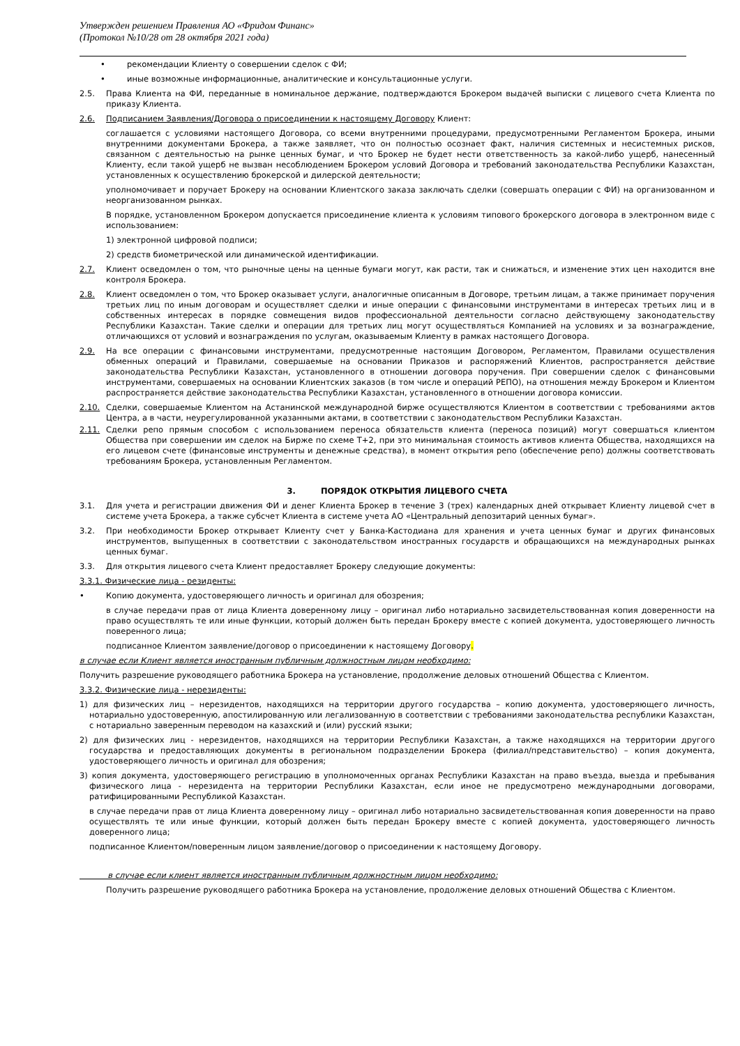Утвержден решением Правления АО «Фридом Финанс»
(Протокол №10/28 от 28 октября 2021 года)
• рекомендации Клиенту о совершении сделок с ФИ;
• иные возможные информационные, аналитические и консультационные услуги.
2.5. Права Клиента на ФИ, переданные в номинальное держание, подтверждаются Брокером выдачей выписки с лицевого счета Клиента по приказу Клиента.
2.6. Подписанием Заявления/Договора о присоединении к настоящему Договору Клиент:
соглашается с условиями настоящего Договора, со всеми внутренними процедурами, предусмотренными Регламентом Брокера, иными внутренними документами Брокера, а также заявляет, что он полностью осознает факт, наличия системных и несистемных рисков, связанном с деятельностью на рынке ценных бумаг, и что Брокер не будет нести ответственность за какой-либо ущерб, нанесенный Клиенту, если такой ущерб не вызван несоблюдением Брокером условий Договора и требований законодательства Республики Казахстан, установленных к осуществлению брокерской и дилерской деятельности;
уполномочивает и поручает Брокеру на основании Клиентского заказа заключать сделки (совершать операции с ФИ) на организованном и неорганизованном рынках.
В порядке, установленном Брокером допускается присоединение клиента к условиям типового брокерского договора в электронном виде с использованием:
1) электронной цифровой подписи;
2) средств биометрической или динамической идентификации.
2.7. Клиент осведомлен о том, что рыночные цены на ценные бумаги могут, как расти, так и снижаться, и изменение этих цен находится вне контроля Брокера.
2.8. Клиент осведомлен о том, что Брокер оказывает услуги, аналогичные описанным в Договоре, третьим лицам, а также принимает поручения третьих лиц по иным договорам и осуществляет сделки и иные операции с финансовыми инструментами в интересах третьих лиц и в собственных интересах в порядке совмещения видов профессиональной деятельности согласно действующему законодательству Республики Казахстан. Такие сделки и операции для третьих лиц могут осуществляться Компанией на условиях и за вознаграждение, отличающихся от условий и вознаграждения по услугам, оказываемым Клиенту в рамках настоящего Договора.
2.9. На все операции с финансовыми инструментами, предусмотренные настоящим Договором, Регламентом, Правилами осуществления обменных операций и Правилами, совершаемые на основании Приказов и распоряжений Клиентов, распространяется действие законодательства Республики Казахстан, установленного в отношении договора поручения. При совершении сделок с финансовыми инструментами, совершаемых на основании Клиентских заказов (в том числе и операций РЕПО), на отношения между Брокером и Клиентом распространяется действие законодательства Республики Казахстан, установленного в отношении договора комиссии.
2.10. Сделки, совершаемые Клиентом на Астанинской международной бирже осуществляются Клиентом в соответствии с требованиями актов Центра, а в части, неурегулированной указанными актами, в соответствии с законодательством Республики Казахстан.
2.11. Сделки репо прямым способом с использованием переноса обязательств клиента (переноса позиций) могут совершаться клиентом Общества при совершении им сделок на Бирже по схеме T+2, при это минимальная стоимость активов клиента Общества, находящихся на его лицевом счете (финансовые инструменты и денежные средства), в момент открытия репо (обеспечение репо) должны соответствовать требованиям Брокера, установленным Регламентом.
3. ПОРЯДОК ОТКРЫТИЯ ЛИЦЕВОГО СЧЕТА
3.1. Для учета и регистрации движения ФИ и денег Клиента Брокер в течение 3 (трех) календарных дней открывает Клиенту лицевой счет в системе учета Брокера, а также субсчет Клиента в системе учета АО «Центральный депозитарий ценных бумаг».
3.2. При необходимости Брокер открывает Клиенту счет у Банка-Кастодиана для хранения и учета ценных бумаг и других финансовых инструментов, выпущенных в соответствии с законодательством иностранных государств и обращающихся на международных рынках ценных бумаг.
3.3. Для открытия лицевого счета Клиент предоставляет Брокеру следующие документы:
3.3.1. Физические лица - резиденты:
• Копию документа, удостоверяющего личность и оригинал для обозрения;
в случае передачи прав от лица Клиента доверенному лицу – оригинал либо нотариально засвидетельствованная копия доверенности на право осуществлять те или иные функции, который должен быть передан Брокеру вместе с копией документа, удостоверяющего личность поверенного лица;
подписанное Клиентом заявление/договор о присоединении к настоящему Договору.
в случае если Клиент является иностранным публичным должностным лицом необходимо:
Получить разрешение руководящего работника Брокера на установление, продолжение деловых отношений Общества с Клиентом.
3.3.2. Физические лица - нерезиденты:
1) для физических лиц – нерезидентов, находящихся на территории другого государства – копию документа, удостоверяющего личность, нотариально удостоверенную, апостилированную или легализованную в соответствии с требованиями законодательства республики Казахстан, с нотариально заверенным переводом на казахский и (или) русский языки;
2) для физических лиц - нерезидентов, находящихся на территории Республики Казахстан, а также находящихся на территории другого государства и предоставляющих документы в региональном подразделении Брокера (филиал/представительство) – копия документа, удостоверяющего личность и оригинал для обозрения;
3) копия документа, удостоверяющего регистрацию в уполномоченных органах Республики Казахстан на право въезда, выезда и пребывания физического лица - нерезидента на территории Республики Казахстан, если иное не предусмотрено международными договорами, ратифицированными Республикой Казахстан.
в случае передачи прав от лица Клиента доверенному лицу – оригинал либо нотариально засвидетельствованная копия доверенности на право осуществлять те или иные функции, который должен быть передан Брокеру вместе с копией документа, удостоверяющего личность доверенного лица;
подписанное Клиентом/поверенным лицом заявление/договор о присоединении к настоящему Договору.
в случае если клиент является иностранным публичным должностным лицом необходимо:
Получить разрешение руководящего работника Брокера на установление, продолжение деловых отношений Общества с Клиентом.